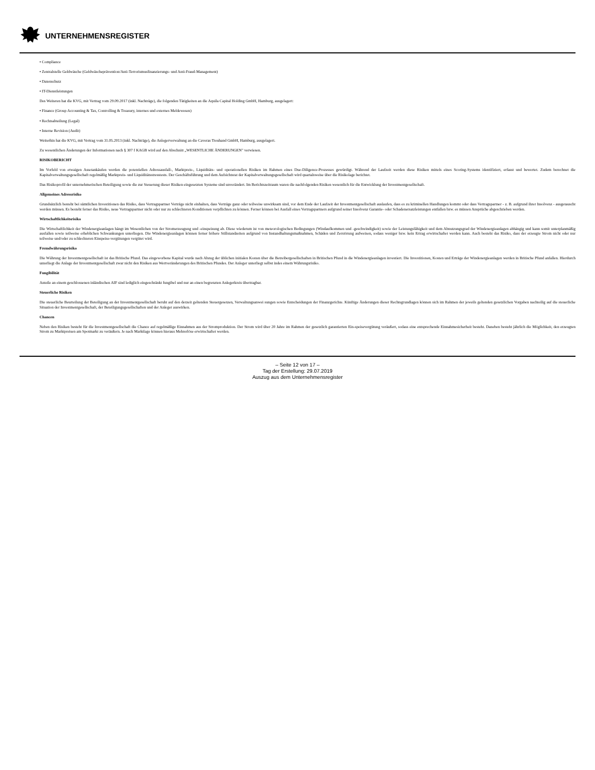UNTERNEHMENSREGISTER
• Compliance
• Zentralstelle Geldwäsche (Geldwäscheprävention/Anti-Terrorismusfinanzierungs- und Anti-Fraud-Management)
• Datenschutz
• IT-Dienstleistungen
Des Weiteren hat die KVG, mit Vertrag vom 29.09.2017 (inkl. Nachträge), die folgenden Tätigkeiten an die Aquila Capital Holding GmbH, Hamburg, ausgelagert:
• Finance (Group Accounting & Tax, Controlling & Treasury, internes und externes Meldewesen)
• Rechtsabteilung (Legal)
• Interne Revision (Audit)
Weiterhin hat die KVG, mit Vertrag vom 31.05.2013 (inkl. Nachträge), die Anlegerverwaltung an die Caveras Treuhand GmbH, Hamburg, ausgelagert.
Zu wesentlichen Änderungen der Informationen nach § 307 f KAGB wird auf den Abschnitt „WESENTLICHE ÄNDERUNGEN" verwiesen.
RISIKOBERICHT
Im Vorfeld von etwaigen Assetankäufen werden die potentiellen Adressausfall-, Marktpreis-, Liquiditäts- und operationellen Risiken im Rahmen eines Due-Diligence-Prozesses gewürdigt. Während der Laufzeit werden diese Risiken mittels eines Scoring-Systems identifiziert, erfasst und bewertet. Zudem berechnet die Kapitalverwaltungsgesellschaft regelmäßig Marktpreis- und Liquiditätsstresstests. Der Geschäftsführung und dem Aufsichtsrat der Kapitalverwaltungsgesellschaft wird quartalsweise über die Risikolage berichtet.
Das Risikoprofil der unternehmerischen Beteiligung sowie die zur Steuerung dieser Risiken eingesetzten Systeme sind unverändert. Im Berichtszeitraum waren die nachfolgenden Risiken wesentlich für die Entwicklung der Investmentgesellschaft.
Allgemeines Adressrisiko
Grundsätzlich besteht bei sämtlichen Investitionen das Risiko, dass Vertragspartner Verträge nicht einhalten, dass Verträge ganz oder teilweise unwirksam sind, vor dem Ende der Laufzeit der Investmentgesellschaft auslaufen, dass es zu kriminellen Handlungen kommt oder dass Vertragspartner - z. B. aufgrund ihrer Insolvenz - ausgetauscht werden müssen. Es besteht ferner das Risiko, neue Vertragspartner nicht oder nur zu schlechteren Konditionen verpflichten zu können. Ferner können bei Ausfall eines Vertragspartners aufgrund seiner Insolvenz Garantie- oder Schadenersatzleistungen entfallen bzw. es müssen Ansprüche abgeschrieben werden.
Wirtschaftlichkeitsrisiko
Die Wirtschaftlichkeit der Windenergieanlagen hängt im Wesentlichen von der Stromerzeugung und -einspeisung ab. Diese wiederum ist von meteorologischen Bedingungen (Windaufkommen und -geschwindigkeit) sowie der Leistungsfähigkeit und dem Abnutzungsgrad der Windenergieanlagen abhängig und kann somit unterplanmäßig ausfallen sowie teilweise erheblichen Schwankungen unterliegen. Die Windenergieanlagen können ferner höhere Stillstandzeiten aufgrund von Instandhaltungsmaßnahmen, Schäden und Zerstörung aufweisen, sodass weniger bzw. kein Ertrag erwirtschaftet werden kann. Auch besteht das Risiko, dass der erzeugte Strom nicht oder nur teilweise und/oder zu schlechteren Einspeise-vergütungen vergütet wird.
Fremdwährungsrisiko
Die Währung der Investmentgesellschaft ist das Britische Pfund. Das eingeworbene Kapital wurde nach Abzug der üblichen initialen Kosten über die Betreibergesellschaften in Britischen Pfund in die Windenergieanlagen investiert. Die Investitionen, Kosten und Erträge der Windenergieanlagen werden in Britische Pfund anfallen. Hierdurch unterliegt die Anlage der Investmentgesellschaft zwar nicht den Risiken aus Wertveränderungen des Britischen Pfundes. Der Anleger unterliegt selbst indes einem Währungsrisiko.
Fungibilität
Anteile an einem geschlossenen inländischen AIF sind lediglich eingeschränkt fungibel und nur an einen begrenzten Anlegerkreis übertragbar.
Steuerliche Risiken
Die steuerliche Beurteilung der Beteiligung an der Investmentgesellschaft beruht auf den derzeit geltenden Steuergesetzen, Verwaltungsanwei sungen sowie Entscheidungen der Finanzgerichte. Künftige Änderungen dieser Rechtsgrundlagen können sich im Rahmen der jeweils geltenden gesetzlichen Vorgaben nachteilig auf die steuerliche Situation der Investmentgesellschaft, der Beteiligungsgesellschaften und der Anleger auswirken.
Chancen
Neben den Risiken besteht für die Investmentgesellschaft die Chance auf regelmäßige Einnahmen aus der Stromproduktion. Der Strom wird über 20 Jahre im Rahmen der gesetzlich garantierten Ein-speisevergütung veräußert, sodass eine entsprechende Einnahmesicherheit besteht. Daneben besteht jährlich die Möglichkeit, den erzeugten Strom zu Marktpreisen am Spotmarkt zu veräußern. Je nach Marktlage können hieraus Mehrerlöse erwirtschaftet werden.
– Seite 12 von 17 –
Tag der Erstellung: 29.07.2019
Auszug aus dem Unternehmensregister